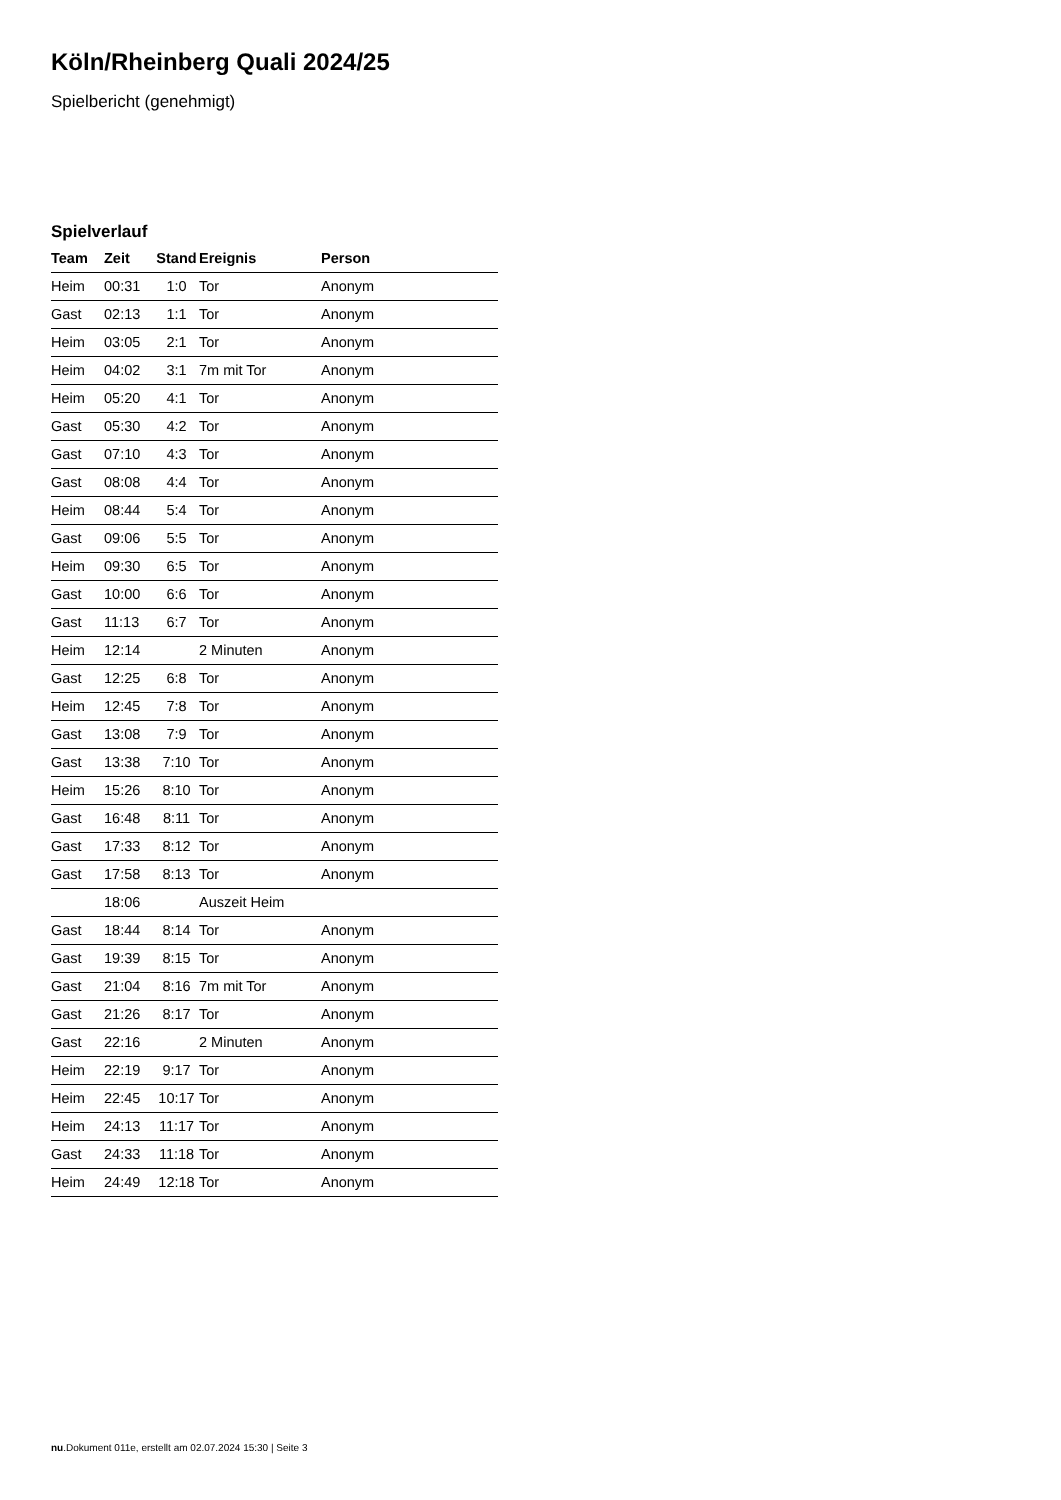Köln/Rheinberg Quali 2024/25
Spielbericht (genehmigt)
Spielverlauf
| Team | Zeit | Stand | Ereignis | Person |
| --- | --- | --- | --- | --- |
| Heim | 00:31 | 1:0 | Tor | Anonym |
| Gast | 02:13 | 1:1 | Tor | Anonym |
| Heim | 03:05 | 2:1 | Tor | Anonym |
| Heim | 04:02 | 3:1 | 7m mit Tor | Anonym |
| Heim | 05:20 | 4:1 | Tor | Anonym |
| Gast | 05:30 | 4:2 | Tor | Anonym |
| Gast | 07:10 | 4:3 | Tor | Anonym |
| Gast | 08:08 | 4:4 | Tor | Anonym |
| Heim | 08:44 | 5:4 | Tor | Anonym |
| Gast | 09:06 | 5:5 | Tor | Anonym |
| Heim | 09:30 | 6:5 | Tor | Anonym |
| Gast | 10:00 | 6:6 | Tor | Anonym |
| Gast | 11:13 | 6:7 | Tor | Anonym |
| Heim | 12:14 | | 2 Minuten | Anonym |
| Gast | 12:25 | 6:8 | Tor | Anonym |
| Heim | 12:45 | 7:8 | Tor | Anonym |
| Gast | 13:08 | 7:9 | Tor | Anonym |
| Gast | 13:38 | 7:10 | Tor | Anonym |
| Heim | 15:26 | 8:10 | Tor | Anonym |
| Gast | 16:48 | 8:11 | Tor | Anonym |
| Gast | 17:33 | 8:12 | Tor | Anonym |
| Gast | 17:58 | 8:13 | Tor | Anonym |
| | 18:06 | | Auszeit Heim | |
| Gast | 18:44 | 8:14 | Tor | Anonym |
| Gast | 19:39 | 8:15 | Tor | Anonym |
| Gast | 21:04 | 8:16 | 7m mit Tor | Anonym |
| Gast | 21:26 | 8:17 | Tor | Anonym |
| Gast | 22:16 | | 2 Minuten | Anonym |
| Heim | 22:19 | 9:17 | Tor | Anonym |
| Heim | 22:45 | 10:17 | Tor | Anonym |
| Heim | 24:13 | 11:17 | Tor | Anonym |
| Gast | 24:33 | 11:18 | Tor | Anonym |
| Heim | 24:49 | 12:18 | Tor | Anonym |
nu.Dokument 011e, erstellt am 02.07.2024 15:30 | Seite 3